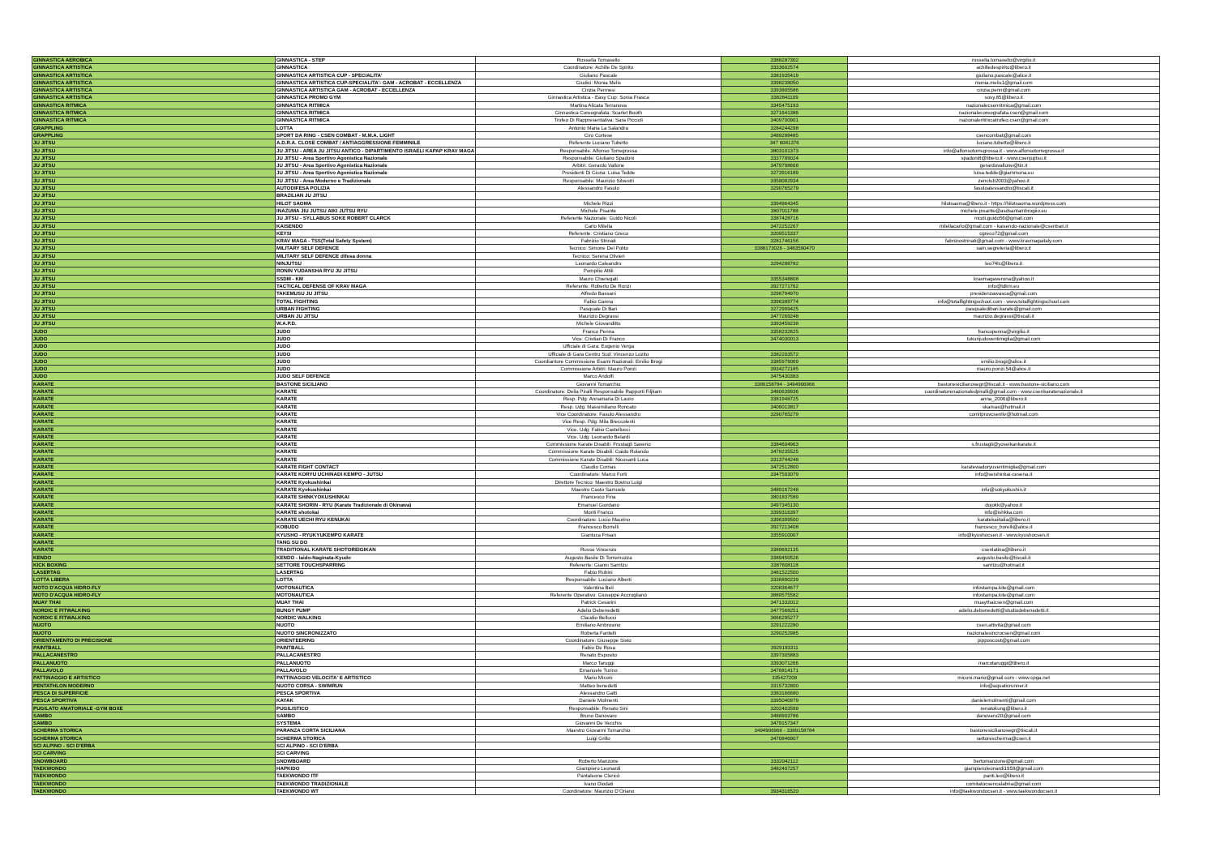| GINNASTICA AEROBICA | GINNASTICA - STEP | Rossella Tomasello | 3388287302 | rossella.tomasello@virgilio.it |
| GINNASTICA ARTISTICA | GINNASTICA | Coordinatore: Achille De Spirito | 3333602574 | achilledespirito@libero.it |
| GINNASTICA ARTISTICA | GINNASTICA ARTISTICA CUP - SPECIALITA' | Giuliano Pascale | 3381935419 | giuliano.pascale@alice.it |
| GINNASTICA ARTISTICA | GINNASTICA ARTISTICA CUP-SPECIALITA'- GAM - ACROBAT - ECCELLENZA | Giudici: Monia Melis | 3398238050 | monia.melis1@gmail.com |
| GINNASTICA ARTISTICA | GINNASTICA ARTISTICA GAM - ACROBAT - ECCELLENZA | Cinzia Pennesi | 3393805586 | cinzia.penn@gmail.com |
| GINNASTICA ARTISTICA | GINNASTICA PROMO GYM | Ginnastica Artistica - Easy Cup: Sonia Frasca | 3382841109 | sosy.85@libero.it |
| GINNASTICA RITMICA | GINNASTICA RITMICA | Martina Alicata Terranova | 3345475193 | nazionalecsenritmica@gmail.com |
| GINNASTICA RITMICA | GINNASTICA RITMICA | Ginnastica Coreografata: Scarlet Booth | 3271641386 | nazionalecoreografata.csen@gmail.com |
| GINNASTICA RITMICA | GINNASTICA RITMICA | Trofeo Di Rappresentativa: Sara Piccioli | 3409700901 | nazionaleritmicatrofeo.csen@gmail.com |
| GRAPPLING | LOTTA | Antonio Maria La Salandra | 3284244298 | |
| GRAPPLING | SPORT DA RING - CSEN COMBAT - M.M.A. LIGHT | Ciro Cortese | 3489288485 | csencombat@gmail.com |
| JU JITSU | A.D.R.A. CLOSE COMBAT / ANTIAGGRESSIONE FEMMINILE | Referente Luciano Tubetto | 347 6081376 | luciano.tubetto@libero.it |
| JU JITSU | JU JITSU - AREA JU JITSU ANTICO - DIPARTIMENTO ISRAELI KAPAP KRAV MAGA | Responsabile: Alfonso Torregrossa | 3803101373 | info@alfonsotorregrossa.it - www.alfonsotorregrossa.it |
| JU JITSU | JU JITSU - Area Sportivo Agonistica Nazionale | Responsabile: Giuliano Spadoni | 3337789024 | spadoni8@libero.it - www.csenjujitsu.it |
| JU JITSU | JU JITSU - Area Sportivo Agonistica Nazionale | Arbitri: Gerardo Vallone | 3479798668 | gerardovallone@tin.it |
| JU JITSU | JU JITSU - Area Sportivo Agonistica Nazionale | Presidenti Di Giuria: Luisa Tedde | 3273916189 | luisa.tedde@giammona.eu |
| JU JITSU | JU JITSU - Area Moderno e Tradizionale | Responsabile: Maurizio Silvestri | 3358082934 | zenclub2003@yahoo.it |
| JU JITSU | AUTODIFESA POLIZIA | Alessandro Fasulo | 3290765279 | fasuloalessandro@tiscali.it |
| JU JITSU | BRAZILIAN JU JITSU | | | |
| JU JITSU | HILOT SAOMA | Michele Rizzi | 3394964345 | hilotsaoma@libero.it - https://hilotsaoma.wordpress.com |
| JU JITSU | INAZUMA JIU JUTSU AIKI JUTSU RYU | Michele Pisante | 3807011788 | michele.pisante@asdsantambrogiio.eu |
| JU JITSU | JU JITSU - SYLLABUS SOKE ROBERT CLARCK | Referente Nazionale: Guido Nicoli | 3387428716 | nicoli.guido56@gmail.com |
| JU JITSU | KAISENDO | Carlo Milella | 3472252267 | milellacarlo@gmail.com - kaisendo-nazionale@csenbari.it |
| JU JITSU | KEYSI | Referente: Cristiano Greco | 3209515337 | cgreco72@gmail.com |
| JU JITSU | KRAV MAGA - TSS(Total Safety System) | Fabrizio Strinati | 3281746156 | fabriziostrinati@gmail.com - www.kravmagaitaly.com |
| JU JITSU | MILITARY SELF DEFENCE | Tecnico: Simone Del Polito | 3388173026 - 3483590470 | sam.segreteria@libero.it |
| JU JITSU | MILITARY SELF DEFENCE difesa donna | Tecnico: Serena Olivieri | | |
| JU JITSU | NINJUTSU | Leonardo Caleandro | 3294288782 | leo74lc@libero.it |
| JU JITSU | RONIN YUDANSHA RYU JU JITSU | Pompilio Attili | | |
| JU JITSU | SSDM - KM | Mauro Chieregati | 3355348808 | kravmagaverona@yahoo.it |
| JU JITSU | TACTICAL DEFENSE OF KRAV MAGA | Referente: Roberto De Ronzi | 3927271762 | info@tdkm.eu |
| JU JITSU | TAKEMUSU JU JITSU | Alfredo Bassani | 3296794970 | presidenzawasca@gmail.com |
| JU JITSU | TOTAL FIGHTING | Fabio Ganna | 3396389774 | info@totalfightingschool.com - www.totalfightingschool.com |
| JU JITSU | URBAN FIGHTING | Pasquale Di Bari | 3272999425 | pasqualedibari.karate@gmail.com |
| JU JITSU | URBAN JU JITSU | Maurizio Degrassi | 3477269248 | maurizio.degrassi@tiscali.it |
| JU JITSU | W.A.P.D. | Michele Giovanditto | 3393459238 | |
| JUDO | JUDO | Franco Penna | 3358232625 | francopenna@virgilio.it |
| JUDO | JUDO | Vice: Cristian Di Franco | 3474030013 | tukurijudoventimiglia@gmail.com |
| JUDO | JUDO | Ufficiale di Gara: Eugenio Verga | | |
| JUDO | JUDO | Ufficiale di Gara Centro Sud: Vincenzo Lozito | 3382203572 | |
| JUDO | JUDO | Coordiantore Commissione Esami Nazionali: Emilio Brogi | 3385979069 | emilio.brogi@alice.it |
| JUDO | JUDO | Commissione Arbitri: Mauro Ponzi | 3934272185 | mauro.ponzi.54@alice.it |
| JUDO | JUDO SELF DEFENCE | Marco Andolfi | 3475430383 | |
| KARATE | BASTONE SICILIANO | Giovanni Tomarchio | 3389158784 - 3494906966 | bastonesicilianosegr@tiscali.it - www.bastone-siciliano.com |
| KARATE | KARATE | Coordinatore: Delia Piralli Responsabile Rapporti Filjkam | 3480639936 | coordinatorenazionaledpiralli@gmail.com - www.csenkaratenazionale.it |
| KARATE | KARATE | Resp. Pdg: Annamaria Di Lauro | 3381948725 | anna_2006@libero.it |
| KARATE | KARATE | Resp. Udg: Massimiliano Roncato | 3406013817 | skamax@hotmail.it |
| KARATE | KARATE | Vice Coordinatore: Fasulo Alessandro | 3290765279 | comitprovcsenliv@hotmail.com |
| KARATE | KARATE | Vice Resp. Pdg: Mila Breccolenti | | |
| KARATE | KARATE | Vice. Udg: Fabio Castellucci | | |
| KARATE | KARATE | Vice. Udg: Leonardo Belardi | | |
| KARATE | KARATE | Commissione Karate Disabili: Frustagli Saverio | 3384604963 | s.frustagli@yoseikankarate.it |
| KARATE | KARATE | Commissione Karate Disabili: Gaido Rolando | 3478235525 | |
| KARATE | KARATE | Commissione Karate Disabili: Nicosanti Luca | 3313744248 | |
| KARATE | KARATE FIGHT CONTACT | Claudio Corrias | 3472512800 | karatewadoryuventimiglia@gmail.com |
| KARATE | KARATE KORYU UCHINADI KEMPO - JUTSU | Coordinatore: Marco Forti | 3347503079 | info@seishinkai-cesena.it |
| KARATE | KARATE Kyokushinkai | Direttore Tecnico: Maestro Bovino Luigi | | |
| KARATE | KARATE Kyokushinkai | Maestro Casto Samuele | 3489167248 | info@sokyokushin.it |
| KARATE | KARATE SHINKYOKUSHINKAI | Francesco Fina | 3801837589 | |
| KARATE | KARATE SHORIN - RYU (Karate Tradizionale di Okinawa) | Emanuel Giordano | 3497345130 | dojokk@yahoo.it |
| KARATE | KARATE shotokai | Monti Franco | 3399316397 | info@ishkka.com |
| KARATE | KARATE UECHI RYU KENUKAI | Coordinatore: Lucio Maurino | 3396399500 | karatekaiitalia@libero.it |
| KARATE | KOBUDO | Francesco Borrelli | 3927213408 | francesco_borelli@alice.it |
| KARATE | KYUSHO - RYUKYUKEMPO KARATE | Gianluca Frisan | 3355910007 | info@kyushocsen.it - www.kyushocsen.it |
| KARATE | TANG SU DO | | | |
| KARATE | TRADITIONAL KARATE SHOTOREIGIKAN | Russo Vincenzo | 3389692135 | csenlatina@libero.it |
| KENDO | KENDO - Iaido-Naginata-Kyudo | Augusto Basile Di Torremuzza | 3389450526 | augusto.basile@tiscali.it |
| KICK BOXING | SETTORE TOUCHSPARRING | Referente: Gianni Sarritzu | 3387608118 | sarritzu@hotmail.it |
| LASERTAG | LASERTAG | Fabio Rubini | 3481522500 | |
| LOTTA LIBERA | LOTTA | Responsabile: Luciano Alberti | 3336890239 | |
| MOTO D'ACQUA HIDRO-FLY | MOTONAUTICA | Valentina Beli | 3208364677 | infostampa.kite@gmail.com |
| MOTO D'ACQUA HIDRO-FLY | MOTONAUTICA | Referente Operativo: Giuseppe Accroglianò | 3889575582 | infostampa.kite@gmail.com |
| MUAY THAI | MUAY THAI | Patrick Cesarini | 3471332012 | muaythaicsen@gmail.com |
| NORDIC E FITWALKING | BUNGY PUMP | Adelio Debenedetti | 3477568251 | adelio.debenedetti@studiodebenedetti.it |
| NORDIC E FITWALKING | NORDIC WALKING | Claudio Bellucci | 3666295277 | |
| NUOTO | NUOTO | Emiliano Ambrosino | 3291222280 | csen.attività@gmail.com |
| NUOTO | NUOTO SINCRONIZZATO | Roberta Fantelli | 3290252985 | nazionalesincrocsen@gmail.com |
| ORIENTAMENTO DI PRECISIONE | ORIENTEERING | Coordinatore: Giuseppe Sisto | | pipposcout@gmail.com |
| PAINTBALL | PAINTBALL | Fabio De Rosa | 3929193311 | |
| PALLACANESTRO | PALLACANESTRO | Renato Esposito | 3397305883 | |
| PALLANUOTO | PALLANUOTO | Marco Taruggi | 3393071266 | marcotaruggi@libero.it |
| PALLAVOLO | PALLAVOLO | Emanuele Turino | 3476814171 | |
| PATTINAGGIO E ARTISTICO | PATTINAGGIO VELOCITA' E ARTISTICO | Mario Miconi | 335427208 | miconi.mario@gmail.com - www.cpga.net |
| PENTATHLON MODERNO | NUOTO CORSA - SWIMRUN | Matteo benedetti | 3315732800 | info@aquaticrunner.it |
| PESCA DI SUPERFICIE | PESCA SPORTIVA | Alessandro Gatti | 3383166680 | |
| PESCA SPORTIVA | KAYAK | Daniele Molmenti | 3395040979 | danielemolmenti@gmail.com |
| PUGILATO AMATORIALE -GYM BOXE | PUGILISTICO | Responsabile: Renato Sini | 3202403599 | renatokung@libero.it |
| SAMBO | SAMBO | Bruno Danovaro | 3488903786 | danovaro20@gmail.com |
| SAMBO | SYSTEMA | Giovanni De Vecchis | 3479157347 | |
| SCHERMA STORICA | PARANZA CORTA SICILIANA | Maestro Giovanni Tomarchio | 3494906966 - 3389158784 | bastonesicilianosegr@tiscali.it |
| SCHERMA STORICA | SCHERMA STORICA | Luigi Grillo | 3470846907 | settorescherma@csen.it |
| SCI ALPINO - SCI D'ERBA | SCI ALPINO - SCI D'ERBA | | | |
| SCI CARVING | SCI CARVING | | | |
| SNOWBOARD | SNOWBOARD | Roberto Manzone | 3332042112 | bertomanzone@gmail.com |
| TAEKWONDO | HAPKIDO | Giampiero Leonardi | 3482407257 | giampieroleonardi1959@gmail.com |
| TAEKWONDO | TAEKWONDO ITF | Pantaleone Clericò | | panti.leo@libero.it |
| TAEKWONDO | TAEKWONDO TRADIZIONALE | Ivano Diodati | | comitatocsencalabria@gmail.com |
| TAEKWONDO | TAEKWONDO WT | Coordinatore: Maurizio D'Oriano | 3934316520 | info@taekwondocsen.it - www.taekwondocsen.it |